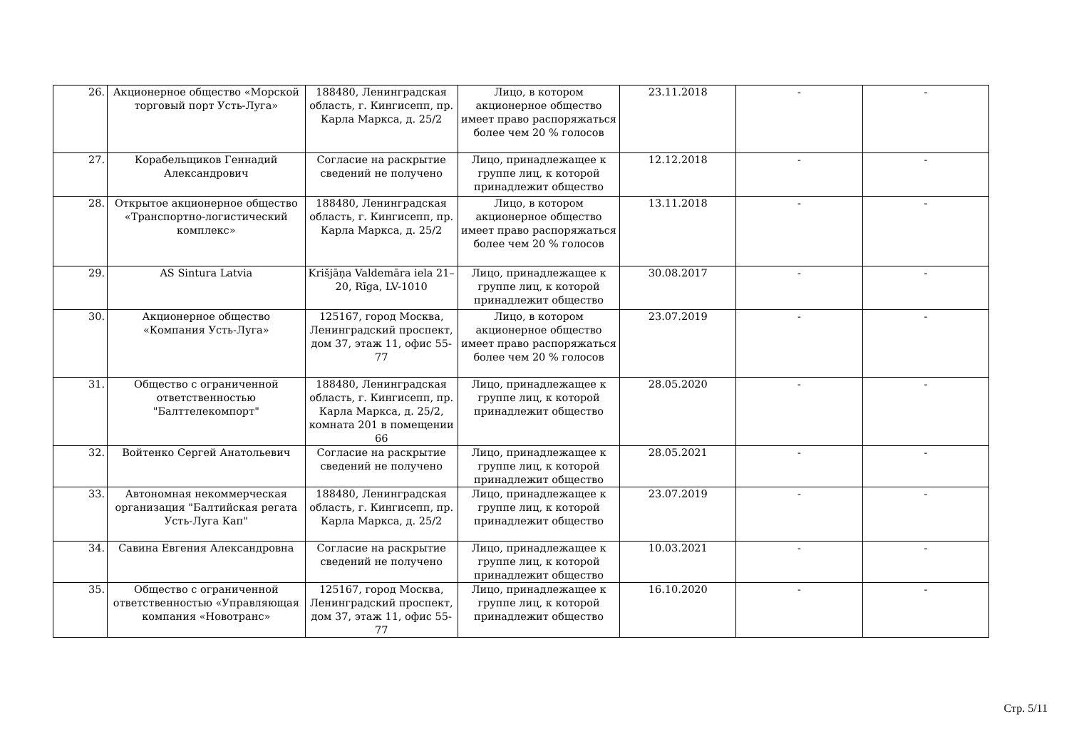| 26. | Акционерное общество «Морской торговый порт Усть-Луга» | 188480, Ленинградская область, г. Кингисепп, пр. Карла Маркса, д. 25/2 | Лицо, в котором акционерное общество имеет право распоряжаться более чем 20 % голосов | 23.11.2018 | - | - |
| 27. | Корабельщиков Геннадий Александрович | Согласие на раскрытие сведений не получено | Лицо, принадлежащее к группе лиц, к которой принадлежит общество | 12.12.2018 | - | - |
| 28. | Открытое акционерное общество «Транспортно-логистический комплекс» | 188480, Ленинградская область, г. Кингисепп, пр. Карла Маркса, д. 25/2 | Лицо, в котором акционерное общество имеет право распоряжаться более чем 20 % голосов | 13.11.2018 | - | - |
| 29. | AS Sintura Latvia | Krišjāņa Valdemāra iela 21–20, Rīga, LV-1010 | Лицо, принадлежащее к группе лиц, к которой принадлежит общество | 30.08.2017 | - | - |
| 30. | Акционерное общество «Компания Усть-Луга» | 125167, город Москва, Ленинградский проспект, дом 37, этаж 11, офис 55-77 | Лицо, в котором акционерное общество имеет право распоряжаться более чем 20 % голосов | 23.07.2019 | - | - |
| 31. | Общество с ограниченной ответственностью "Балттелекомпорт" | 188480, Ленинградская область, г. Кингисепп, пр. Карла Маркса, д. 25/2, комната 201 в помещении 66 | Лицо, принадлежащее к группе лиц, к которой принадлежит общество | 28.05.2020 | - | - |
| 32. | Войтенко Сергей Анатольевич | Согласие на раскрытие сведений не получено | Лицо, принадлежащее к группе лиц, к которой принадлежит общество | 28.05.2021 | - | - |
| 33. | Автономная некоммерческая организация "Балтийская регата Усть-Луга Кап" | 188480, Ленинградская область, г. Кингисепп, пр. Карла Маркса, д. 25/2 | Лицо, принадлежащее к группе лиц, к которой принадлежит общество | 23.07.2019 | - | - |
| 34. | Савина Евгения Александровна | Согласие на раскрытие сведений не получено | Лицо, принадлежащее к группе лиц, к которой принадлежит общество | 10.03.2021 | - | - |
| 35. | Общество с ограниченной ответственностью «Управляющая компания «Новотранс» | 125167, город Москва, Ленинградский проспект, дом 37, этаж 11, офис 55-77 | Лицо, принадлежащее к группе лиц, к которой принадлежит общество | 16.10.2020 | - | - |
Стр. 5/11